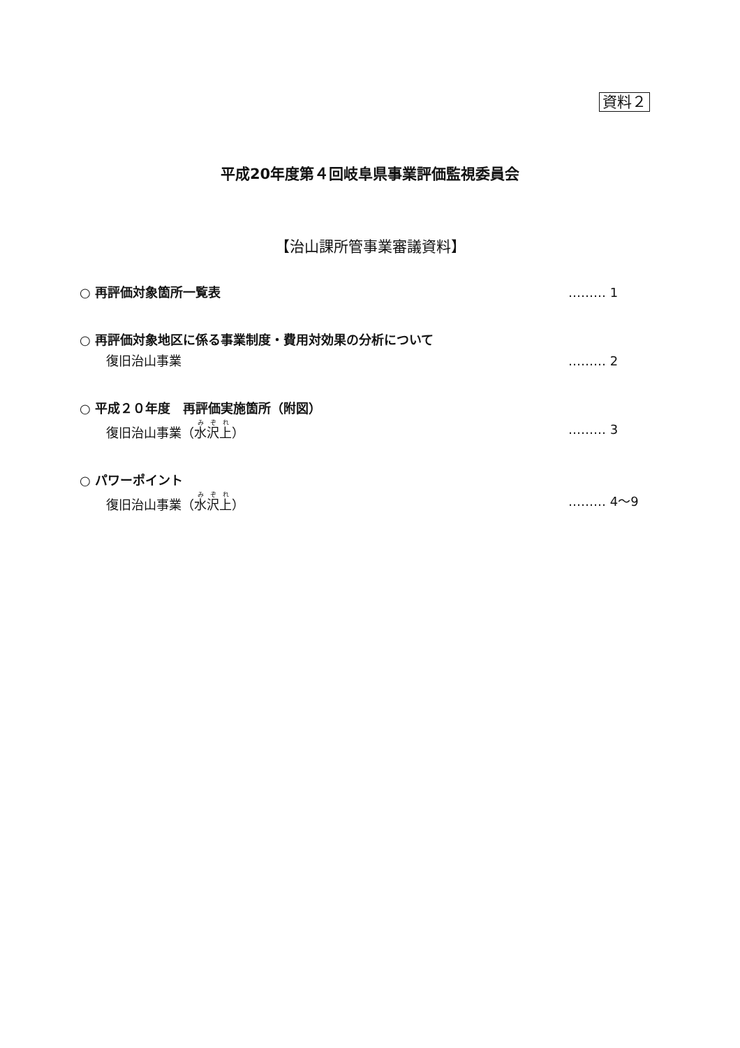資料２
平成20年度第４回岐阜県事業評価監視委員会
【治山課所管事業審議資料】
○ 再評価対象箇所一覧表 ……… 1
○ 再評価対象地区に係る事業制度・費用対効果の分析について
復旧治山事業 ……… 2
○ 平成２０年度　再評価実施箇所（附図）
復旧治山事業（水沢上） ……… 3
○ パワーポイント
復旧治山事業（水沢上） ……… 4～9